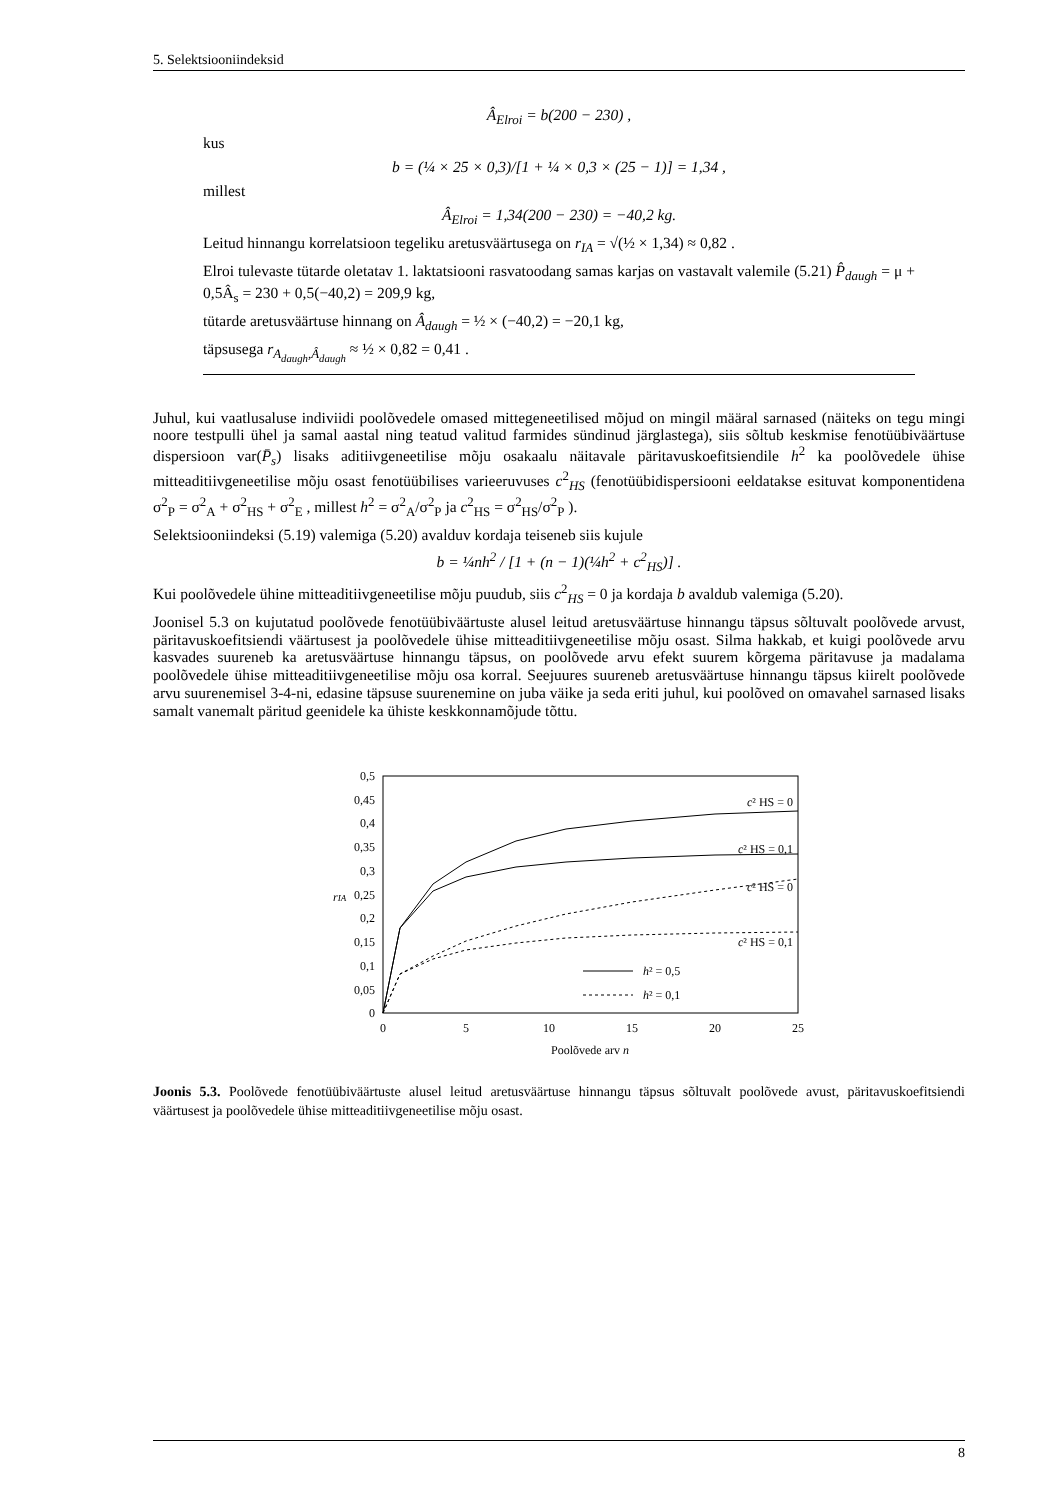5. Selektsiooniindeksid
Â<sub>Elroi</sub> = b(200 − 230) ,
kus
b = (¼ × 25 × 0,3)/[1 + ¼ × 0,3 × (25 − 1)] = 1,34 ,
millest
Â<sub>Elroi</sub> = 1,34(200 − 230) = −40,2 kg.
Leitud hinnangu korrelatsioon tegeliku aretusväärtusega on r<sub>IA</sub> = √(½ × 1,34) ≈ 0,82 .
Elroi tulevaste tütarde oletatav 1. laktatsiooni rasvatoodang samas karjas on vastavalt valemile (5.21) P̂<sub>daugh</sub> = μ + 0,5Â<sub>s</sub> = 230 + 0,5(−40,2) = 209,9 kg,
tütarde aretusväärtuse hinnang on Â<sub>daugh</sub> = ½ × (−40,2) = −20,1 kg,
täpsusega r<sub>A<sub>daugh</sub>,Â<sub>daugh</sub></sub> ≈ ½ × 0,82 = 0,41 .
Juhul, kui vaatlusaluse indiviidi poolõvedele omased mittegeneetilised mõjud on mingil määral sarnased (näiteks on tegu mingi noore testpulli ühel ja samal aastal ning teatud valitud farmides sündinud järglastega), siis sõltub keskmise fenotüübiväärtuse dispersioon var(P̄<sub>s</sub>) lisaks aditiivgeneetilise mõju osakaalu näitavale päritavuskoefitsiendile h<sup>2</sup> ka poolõvedele ühise mitteaditiivgeneetilise mõju osast fenotüübilises varieeruvuses c<sup>2</sup><sub>HS</sub> (fenotüübidispersiooni eeldatakse esituvat komponentidena σ<sup>2</sup><sub>P</sub> = σ<sup>2</sup><sub>A</sub> + σ<sup>2</sup><sub>HS</sub> + σ<sup>2</sup><sub>E</sub> , millest h<sup>2</sup> = σ<sup>2</sup><sub>A</sub>/σ<sup>2</sup><sub>P</sub> ja c<sup>2</sup><sub>HS</sub> = σ<sup>2</sup><sub>HS</sub>/σ<sup>2</sup><sub>P</sub> ).
Selektsiooniindeksi (5.19) valemiga (5.20) avalduv kordaja teiseneb siis kujule
b = ¼nh<sup>2</sup> / [1 + (n − 1)(¼h<sup>2</sup> + c<sup>2</sup><sub>HS</sub>)] .
Kui poolõvedele ühine mitteaditiivgeneetilise mõju puudub, siis c<sup>2</sup><sub>HS</sub> = 0 ja kordaja b avaldub valemiga (5.20).
Joonisel 5.3 on kujutatud poolõvede fenotüübiväärtuste alusel leitud aretusväärtuse hinnangu täpsus sõltuvalt poolõvede arvust, päritavuskoefitsiendi väärtusest ja poolõvedele ühise mitteaditiivgeneetilise mõju osast. Silma hakkab, et kuigi poolõvede arvu kasvades suureneb ka aretusväärtuse hinnangu täpsus, on poolõvede arvu efekt suurem kõrgema päritavuse ja madalama poolõvedele ühise mitteaditiivgeneetilise mõju osa korral. Seejuures suureneb aretusväärtuse hinnangu täpsus kiirelt poolõvede arvu suurenemisel 3-4-ni, edasine täpsuse suurenemine on juba väike ja seda eriti juhul, kui poolõved on omavahel sarnased lisaks samalt vanemalt päritud geenidele ka ühiste keskkonnamõjude tõttu.
0,5
0,45
0,4
0,35
0,3
0,25
0,2
0,15
0,1
0,05
0
rIA
0
5
10
15
20
25
Poolõvede arv n
c² HS = 0
c² HS = 0,1
c² HS = 0
c² HS = 0,1
h² = 0,5
h² = 0,1
Joonis 5.3. Poolõvede fenotüübiväärtuste alusel leitud aretusväärtuse hinnangu täpsus sõltuvalt poolõvede avust, päritavuskoefitsiendi väärtusest ja poolõvedele ühise mitteaditiivgeneetilise mõju osast.
8